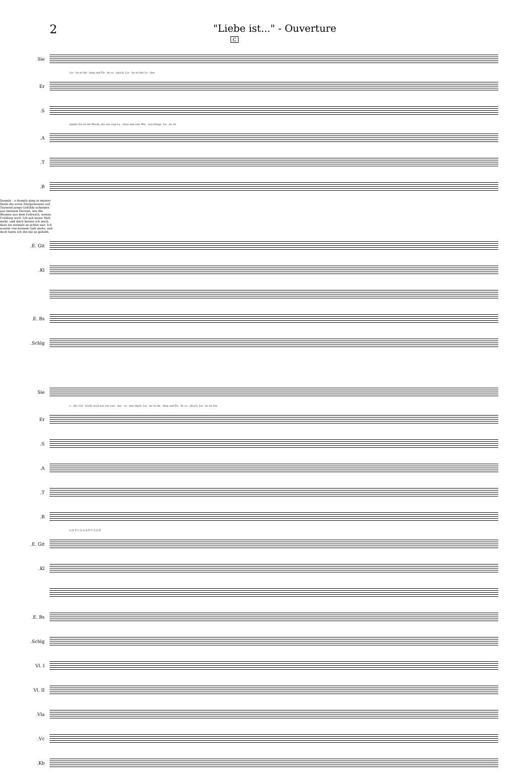2
"Liebe ist..." - Ouverture
C
Sie
Lie - be ist An - fang und En - de zu - gleich. Lie - be ist das Le - ben
Er
S.
nimmt Sie ist die Macht, die uns zum La - chen und zum Wei - nen bringt. Lie - be ist
A.
T.
B.
Damals - o damals ging in meiner Seele die erste Morgensonne auf. Tausend junge Gefühle schossen aus meinem Herzen, wie die Blumen aus dem Erdreich, wenns Frühling wird. Ich sah keine Welt mehr, und doch besinn ich mich, dass sie niemals so schön war. Ich wusste von keinem Gott mehr, und doch hatte ich ihn nie so geliebt.
E. Git.
Kl.
E. Bs.
Schlg.
Sie
o - der viel - leicht auch nur ein wun - der - sa - mes Spiel. Lie - be ist An - fang und En - de zu - gleich. Lie - be ist das
Er
S.
A.
T.
B.
G D F C G A D F C G D F
E. Git.
Kl.
E. Bs.
Schlg.
Vl. I
Vl. II
Vla.
Vc.
Kb.